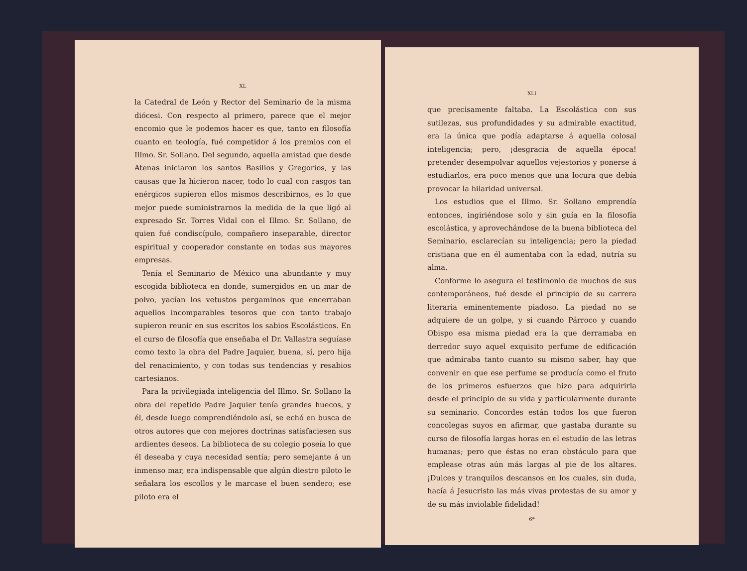XL
la Catedral de León y Rector del Seminario de la misma diócesi. Con respecto al primero, parece que el mejor encomio que le podemos hacer es que, tanto en filosofía cuanto en teología, fué competidor á los premios con el Illmo. Sr. Sollano. Del segundo, aquella amistad que desde Atenas iniciaron los santos Basilios y Gregorios, y las causas que la hicieron nacer, todo lo cual con rasgos tan enérgicos supieron ellos mismos describirnos, es lo que mejor puede suministrarnos la medida de la que ligó al expresado Sr. Torres Vidal con el Illmo. Sr. Sollano, de quien fué condiscípulo, compañero inseparable, director espiritual y cooperador constante en todas sus mayores empresas.
Tenía el Seminario de México una abundante y muy escogida biblioteca en donde, sumergidos en un mar de polvo, yacían los vetustos pergaminos que encerraban aquellos incomparables tesoros que con tanto trabajo supieron reunir en sus escritos los sabios Escolásticos. En el curso de filosofía que enseñaba el Dr. Vallastra seguíase como texto la obra del Padre Jaquier, buena, sí, pero hija del renacimiento, y con todas sus tendencias y resabios cartesianos.
Para la privilegiada inteligencia del Illmo. Sr. Sollano la obra del repetido Padre Jaquier tenía grandes huecos, y él, desde luego comprendiéndolo así, se echó en busca de otros autores que con mejores doctrinas satisfaciesen sus ardientes deseos. La biblioteca de su colegio poseía lo que él deseaba y cuya necesidad sentía; pero semejante á un inmenso mar, era indispensable que algún diestro piloto le señalara los escollos y le marcase el buen sendero; ese piloto era el
XLI
que precisamente faltaba. La Escolástica con sus sutilezas, sus profundidades y su admirable exactitud, era la única que podía adaptarse á aquella colosal inteligencia; pero, ¡desgracia de aquella época! pretender desempolvar aquellos vejestorios y ponerse á estudiarlos, era poco menos que una locura que debía provocar la hilaridad universal.
Los estudios que el Illmo. Sr. Sollano emprendía entonces, ingiriéndose solo y sin guía en la filosofía escolástica, y aprovechándose de la buena biblioteca del Seminario, esclarecían su inteligencia; pero la piedad cristiana que en él aumentaba con la edad, nutría su alma.
Conforme lo asegura el testimonio de muchos de sus contemporáneos, fué desde el principio de su carrera literaria eminentemente piadoso. La piedad no se adquiere de un golpe, y si cuando Párroco y cuando Obispo esa misma piedad era la que derramaba en derredor suyo aquel exquisito perfume de edificación que admiraba tanto cuanto su mismo saber, hay que convenir en que ese perfume se producía como el fruto de los primeros esfuerzos que hizo para adquirirla desde el principio de su vida y particularmente durante su seminario. Concordes están todos los que fueron concolegas suyos en afirmar, que gastaba durante su curso de filosofía largas horas en el estudio de las letras humanas; pero que éstas no eran obstáculo para que emplease otras aún más largas al pie de los altares. ¡Dulces y tranquilos descansos en los cuales, sin duda, hacía á Jesucristo las más vivas protestas de su amor y de su más inviolable fidelidad!
6*